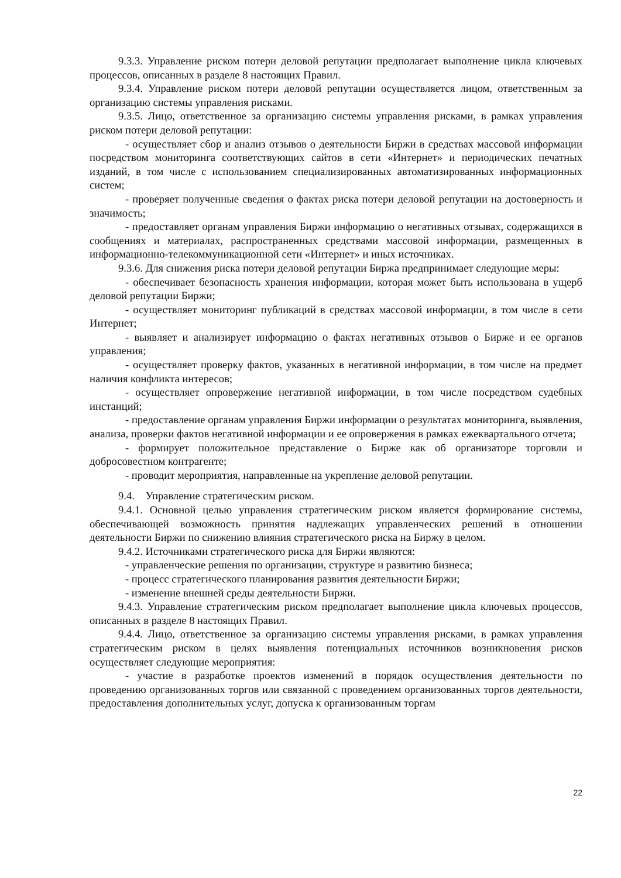9.3.3. Управление риском потери деловой репутации предполагает выполнение цикла ключевых процессов, описанных в разделе 8 настоящих Правил.
9.3.4. Управление риском потери деловой репутации осуществляется лицом, ответственным за организацию системы управления рисками.
9.3.5. Лицо, ответственное за организацию системы управления рисками, в рамках управления риском потери деловой репутации:
- осуществляет сбор и анализ отзывов о деятельности Биржи в средствах массовой информации посредством мониторинга соответствующих сайтов в сети «Интернет» и периодических печатных изданий, в том числе с использованием специализированных автоматизированных информационных систем;
- проверяет полученные сведения о фактах риска потери деловой репутации на достоверность и значимость;
- предоставляет органам управления Биржи информацию о негативных отзывах, содержащихся в сообщениях и материалах, распространенных средствами массовой информации, размещенных в информационно-телекоммуникационной сети «Интернет» и иных источниках.
9.3.6. Для снижения риска потери деловой репутации Биржа предпринимает следующие меры:
- обеспечивает безопасность хранения информации, которая может быть использована в ущерб деловой репутации Биржи;
- осуществляет мониторинг публикаций в средствах массовой информации, в том числе в сети Интернет;
- выявляет и анализирует информацию о фактах негативных отзывов о Бирже и ее органов управления;
- осуществляет проверку фактов, указанных в негативной информации, в том числе на предмет наличия конфликта интересов;
- осуществляет опровержение негативной информации, в том числе посредством судебных инстанций;
- предоставление органам управления Биржи информации о результатах мониторинга, выявления, анализа, проверки фактов негативной информации и ее опровержения в рамках ежеквартального отчета;
- формирует положительное представление о Бирже как об организаторе торговли и добросовестном контрагенте;
- проводит мероприятия, направленные на укрепление деловой репутации.
9.4. Управление стратегическим риском.
9.4.1. Основной целью управления стратегическим риском является формирование системы, обеспечивающей возможность принятия надлежащих управленческих решений в отношении деятельности Биржи по снижению влияния стратегического риска на Биржу в целом.
9.4.2. Источниками стратегического риска для Биржи являются:
- управленческие решения по организации, структуре и развитию бизнеса;
- процесс стратегического планирования развития деятельности Биржи;
- изменение внешней среды деятельности Биржи.
9.4.3. Управление стратегическим риском предполагает выполнение цикла ключевых процессов, описанных в разделе 8 настоящих Правил.
9.4.4. Лицо, ответственное за организацию системы управления рисками, в рамках управления стратегическим риском в целях выявления потенциальных источников возникновения рисков осуществляет следующие мероприятия:
- участие в разработке проектов изменений в порядок осуществления деятельности по проведению организованных торгов или связанной с проведением организованных торгов деятельности, предоставления дополнительных услуг, допуска к организованным торгам
22